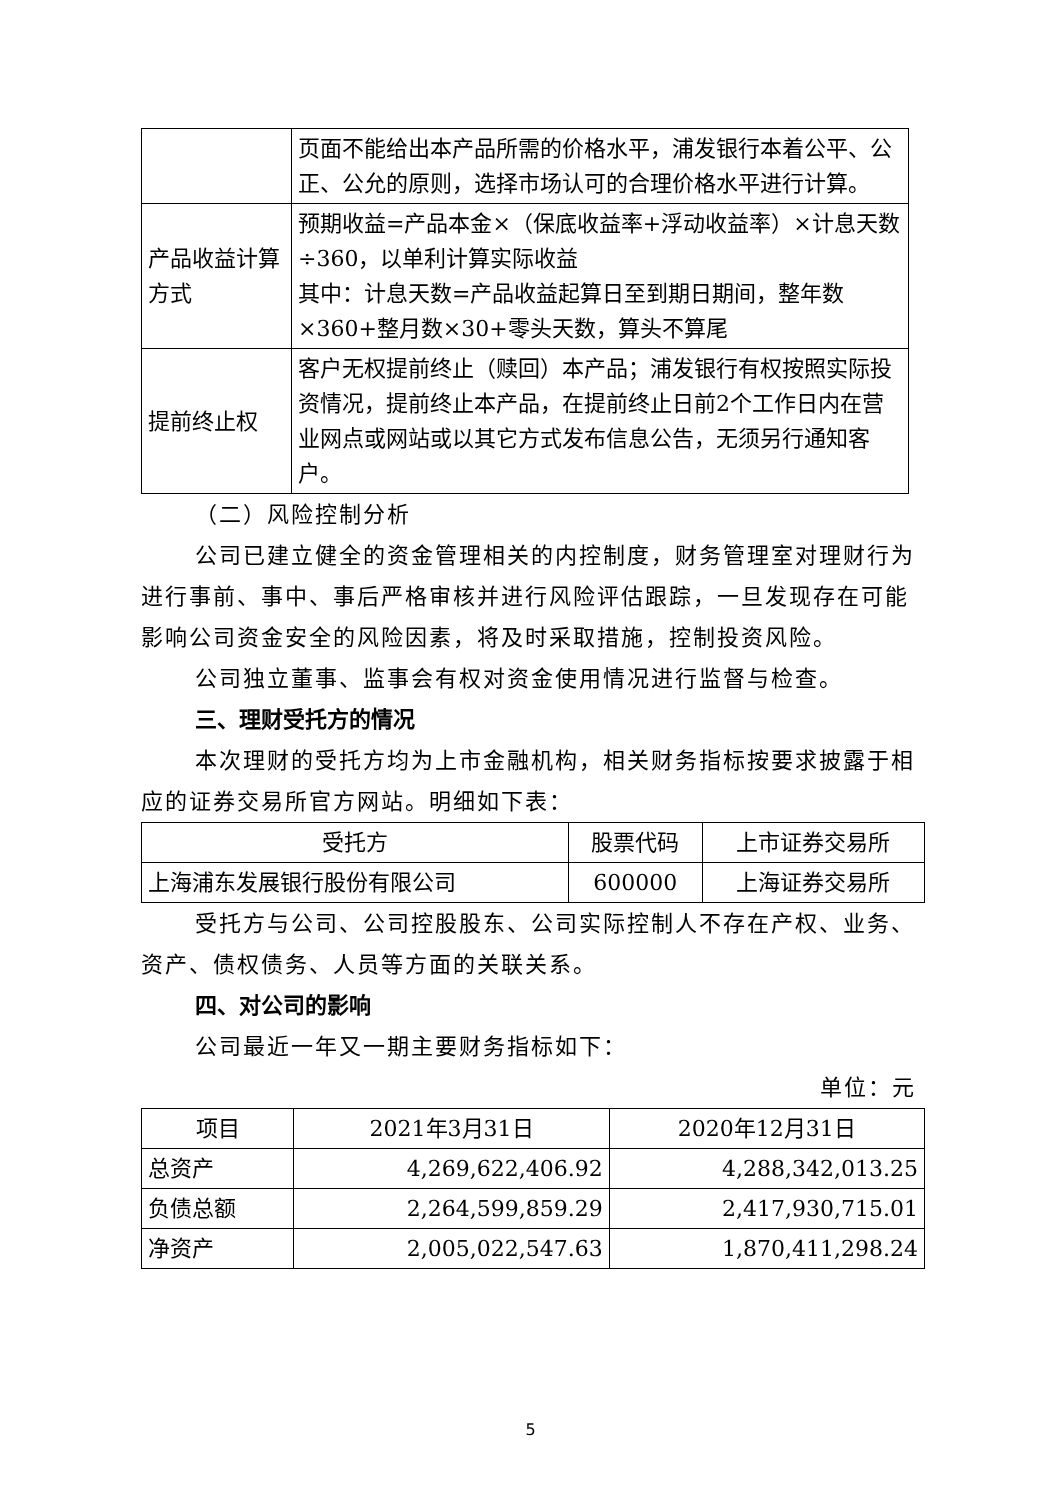| | 页面不能给出本产品所需的价格水平，浦发银行本着公平、公正、公允的原则，选择市场认可的合理价格水平进行计算。 |
| 产品收益计算方式 | 预期收益=产品本金×（保底收益率+浮动收益率）×计息天数÷360，以单利计算实际收益 其中：计息天数=产品收益起算日至到期日期间，整年数×360+整月数×30+零头天数，算头不算尾 |
| 提前终止权 | 客户无权提前终止（赎回）本产品；浦发银行有权按照实际投资情况，提前终止本产品，在提前终止日前2个工作日内在营业网点或网站或以其它方式发布信息公告，无须另行通知客户。 |
（二）风险控制分析
公司已建立健全的资金管理相关的内控制度，财务管理室对理财行为进行事前、事中、事后严格审核并进行风险评估跟踪，一旦发现存在可能影响公司资金安全的风险因素，将及时采取措施，控制投资风险。
公司独立董事、监事会有权对资金使用情况进行监督与检查。
三、理财受托方的情况
本次理财的受托方均为上市金融机构，相关财务指标按要求披露于相应的证券交易所官方网站。明细如下表：
| 受托方 | 股票代码 | 上市证券交易所 |
| --- | --- | --- |
| 上海浦东发展银行股份有限公司 | 600000 | 上海证券交易所 |
受托方与公司、公司控股股东、公司实际控制人不存在产权、业务、资产、债权债务、人员等方面的关联关系。
四、对公司的影响
公司最近一年又一期主要财务指标如下：
单位：元
| 项目 | 2021年3月31日 | 2020年12月31日 |
| --- | --- | --- |
| 总资产 | 4,269,622,406.92 | 4,288,342,013.25 |
| 负债总额 | 2,264,599,859.29 | 2,417,930,715.01 |
| 净资产 | 2,005,022,547.63 | 1,870,411,298.24 |
5